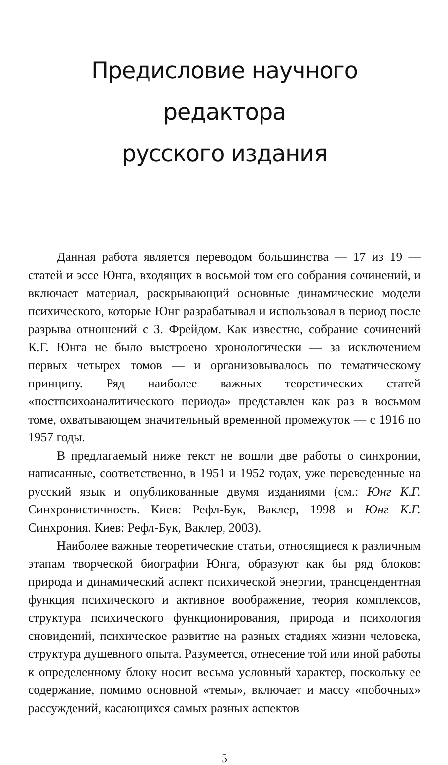Предисловие научного редактора
русского издания
Данная работа является переводом большинства — 17 из 19 — статей и эссе Юнга, входящих в восьмой том его собрания сочинений, и включает материал, раскрывающий основные динамические модели психического, которые Юнг разрабатывал и использовал в период после разрыва отношений с З. Фрейдом. Как известно, собрание сочинений К.Г. Юнга не было выстроено хронологически — за исключением первых четырех томов — и организовывалось по тематическому принципу. Ряд наиболее важных теоретических статей «постпсихоаналитического периода» представлен как раз в восьмом томе, охватывающем значительный временной промежуток — с 1916 по 1957 годы.
В предлагаемый ниже текст не вошли две работы о синхронии, написанные, соответственно, в 1951 и 1952 годах, уже переведенные на русский язык и опубликованные двумя изданиями (см.: Юнг К.Г. Синхронистичность. Киев: Рефл-Бук, Ваклер, 1998 и Юнг К.Г. Синхрония. Киев: Рефл-Бук, Ваклер, 2003).
Наиболее важные теоретические статьи, относящиеся к различным этапам творческой биографии Юнга, образуют как бы ряд блоков: природа и динамический аспект психической энергии, трансцендентная функция психического и активное воображение, теория комплексов, структура психического функционирования, природа и психология сновидений, психическое развитие на разных стадиях жизни человека, структура душевного опыта. Разумеется, отнесение той или иной работы к определенному блоку носит весьма условный характер, поскольку ее содержание, помимо основной «темы», включает и массу «побочных» рассуждений, касающихся самых разных аспектов
5